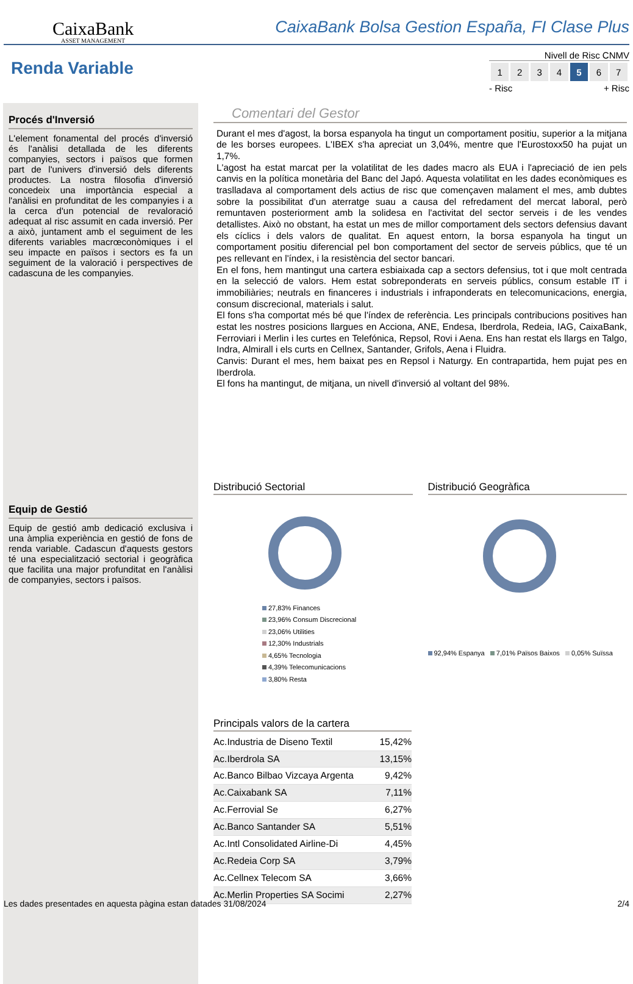CaixaBank
ASSET MANAGEMENT
CaixaBank Bolsa Gestion España, FI Clase Plus
Renda Variable
Nivell de Risc CNMV
| 1 | 2 | 3 | 4 | 5 | 6 | 7 |
- Risc + Risc
Procés d'Inversió
L'element fonamental del procés d'inversió és l'anàlisi detallada de les diferents companyies, sectors i països que formen part de l'univers d'inversió dels diferents productes. La nostra filosofia d'inversió concedeix una importància especial a l'anàlisi en profunditat de les companyies i a la cerca d'un potencial de revaloració adequat al risc assumit en cada inversió. Per a això, juntament amb el seguiment de les diferents variables macrœconòmiques i el seu impacte en països i sectors es fa un seguiment de la valoració i perspectives de cadascuna de les companyies.
Equip de Gestió
Equip de gestió amb dedicació exclusiva i una àmplia experiència en gestió de fons de renda variable. Cadascun d'aquests gestors té una especialització sectorial i geogràfica que facilita una major profunditat en l'anàlisi de companyies, sectors i països.
Comentari del Gestor
Durant el mes d'agost, la borsa espanyola ha tingut un comportament positiu, superior a la mitjana de les borses europees. L'IBEX s'ha apreciat un 3,04%, mentre que l'Eurostoxx50 ha pujat un 1,7%.
L'agost ha estat marcat per la volatilitat de les dades macro als EUA i l'apreciació de ien pels canvis en la política monetària del Banc del Japó. Aquesta volatilitat en les dades econòmiques es traslladava al comportament dels actius de risc que començaven malament el mes, amb dubtes sobre la possibilitat d'un aterratge suau a causa del refredament del mercat laboral, però remuntaven posteriorment amb la solidesa en l'activitat del sector serveis i de les vendes detallistes. Això no obstant, ha estat un mes de millor comportament dels sectors defensius davant els cíclics i dels valors de qualitat. En aquest entorn, la borsa espanyola ha tingut un comportament positiu diferencial pel bon comportament del sector de serveis públics, que té un pes rellevant en l'índex, i la resistència del sector bancari.
En el fons, hem mantingut una cartera esbiaixada cap a sectors defensius, tot i que molt centrada en la selecció de valors. Hem estat sobreponderats en serveis públics, consum estable IT i immobiliàries; neutrals en financeres i industrials i infraponderats en telecomunicacions, energia, consum discrecional, materials i salut.
El fons s'ha comportat més bé que l'índex de referència. Les principals contribucions positives han estat les nostres posicions llargues en Acciona, ANE, Endesa, Iberdrola, Redeia, IAG, CaixaBank, Ferroviari i Merlin i les curtes en Telefónica, Repsol, Rovi i Aena. Ens han restat els llargs en Talgo, Indra, Almirall i els curts en Cellnex, Santander, Grifols, Aena i Fluidra.
Canvis: Durant el mes, hem baixat pes en Repsol i Naturgy. En contrapartida, hem pujat pes en Iberdrola.
El fons ha mantingut, de mitjana, un nivell d'inversió al voltant del 98%.
Distribució Sectorial
27,83% Finances
23,96% Consum Discrecional
23,06% Utilities
12,30% Industrials
4,65% Tecnologia
4,39% Telecomunicacions
3,80% Resta
Distribució Geogràfica
92,94% Espanya 7,01% Països Baixos 0,05% Suïssa
Principals valors de la cartera
| Ac.Industria de Diseno Textil | 15,42% |
| Ac.Iberdrola SA | 13,15% |
| Ac.Banco Bilbao Vizcaya Argenta | 9,42% |
| Ac.Caixabank SA | 7,11% |
| Ac.Ferrovial Se | 6,27% |
| Ac.Banco Santander SA | 5,51% |
| Ac.Intl Consolidated Airline-Di | 4,45% |
| Ac.Redeia Corp SA | 3,79% |
| Ac.Cellnex Telecom SA | 3,66% |
| Ac.Merlin Properties SA Socimi | 2,27% |
Les dades presentades en aquesta pàgina estan datades 31/08/2024 2/4